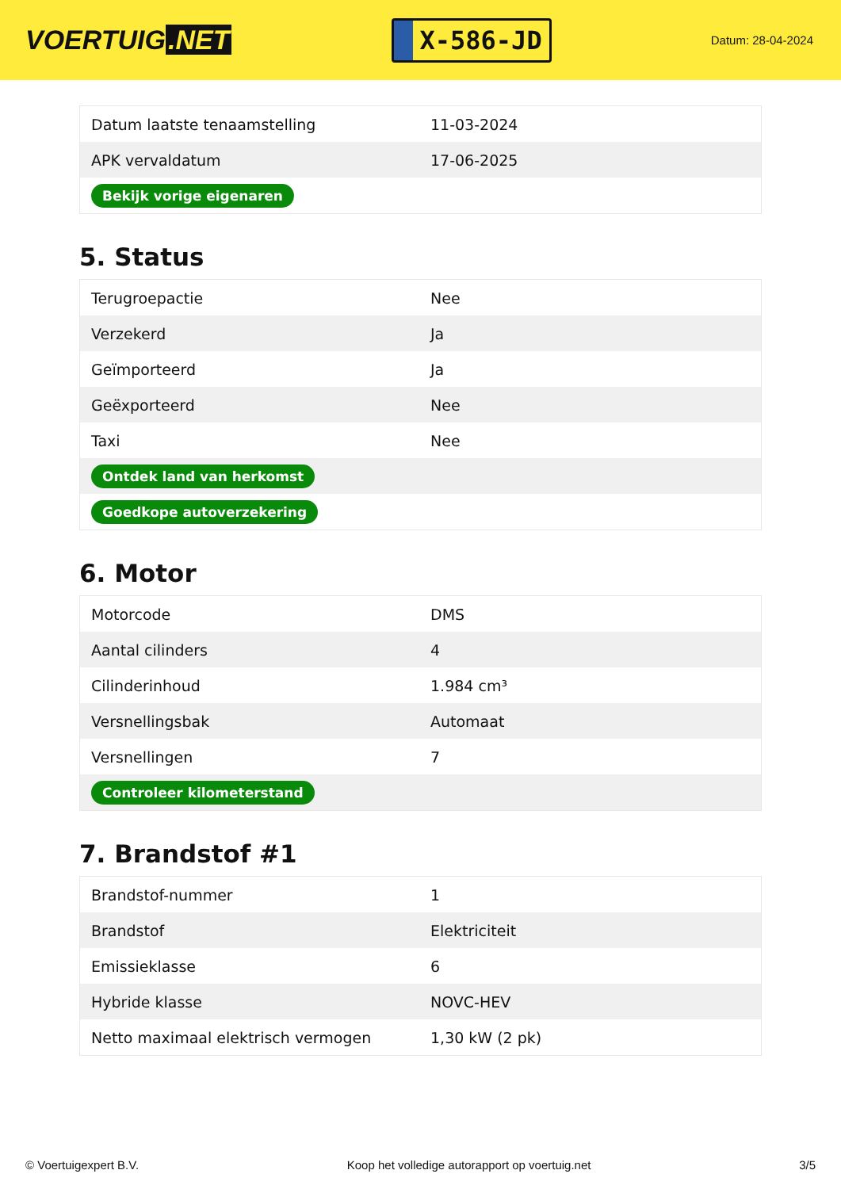VOERTUIG.NET
X-586-JD
Datum: 28-04-2024
| Datum laatste tenaamstelling | 11-03-2024 |
| APK vervaldatum | 17-06-2025 |
| Bekijk vorige eigenaren | |
5. Status
| Terugroepactie | Nee |
| Verzekerd | Ja |
| Geïmporteerd | Ja |
| Geëxporteerd | Nee |
| Taxi | Nee |
| Ontdek land van herkomst | |
| Goedkope autoverzekering | |
6. Motor
| Motorcode | DMS |
| Aantal cilinders | 4 |
| Cilinderinhoud | 1.984 cm³ |
| Versnellingsbak | Automaat |
| Versnellingen | 7 |
| Controleer kilometerstand | |
7. Brandstof #1
| Brandstof-nummer | 1 |
| Brandstof | Elektriciteit |
| Emissieklasse | 6 |
| Hybride klasse | NOVC-HEV |
| Netto maximaal elektrisch vermogen | 1,30 kW (2 pk) |
© Voertuigexpert B.V. Koop het volledige autorapport op voertuig.net 3/5